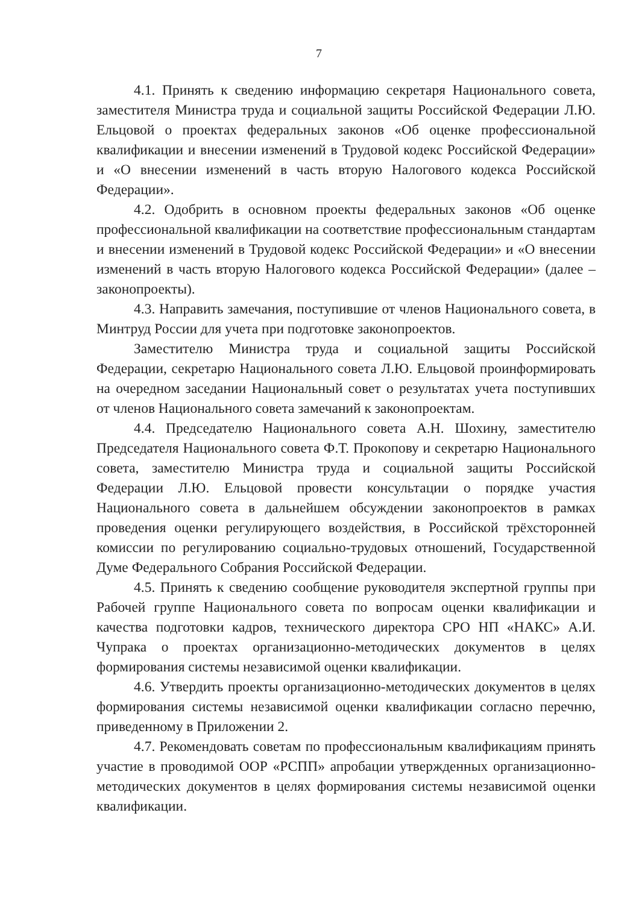7
4.1. Принять к сведению информацию секретаря Национального совета, заместителя Министра труда и социальной защиты Российской Федерации Л.Ю. Ельцовой о проектах федеральных законов «Об оценке профессиональной квалификации и внесении изменений в Трудовой кодекс Российской Федерации» и «О внесении изменений в часть вторую Налогового кодекса Российской Федерации».
4.2. Одобрить в основном проекты федеральных законов «Об оценке профессиональной квалификации на соответствие профессиональным стандартам и внесении изменений в Трудовой кодекс Российской Федерации» и «О внесении изменений в часть вторую Налогового кодекса Российской Федерации» (далее – законопроекты).
4.3. Направить замечания, поступившие от членов Национального совета, в Минтруд России для учета при подготовке законопроектов.
Заместителю Министра труда и социальной защиты Российской Федерации, секретарю Национального совета Л.Ю. Ельцовой проинформировать на очередном заседании Национальный совет о результатах учета поступивших от членов Национального совета замечаний к законопроектам.
4.4. Председателю Национального совета А.Н. Шохину, заместителю Председателя Национального совета Ф.Т. Прокопову и секретарю Национального совета, заместителю Министра труда и социальной защиты Российской Федерации Л.Ю. Ельцовой провести консультации о порядке участия Национального совета в дальнейшем обсуждении законопроектов в рамках проведения оценки регулирующего воздействия, в Российской трёхсторонней комиссии по регулированию социально-трудовых отношений, Государственной Думе Федерального Собрания Российской Федерации.
4.5. Принять к сведению сообщение руководителя экспертной группы при Рабочей группе Национального совета по вопросам оценки квалификации и качества подготовки кадров, технического директора СРО НП «НАКС» А.И. Чупрака о проектах организационно-методических документов в целях формирования системы независимой оценки квалификации.
4.6. Утвердить проекты организационно-методических документов в целях формирования системы независимой оценки квалификации согласно перечню, приведенному в Приложении 2.
4.7. Рекомендовать советам по профессиональным квалификациям принять участие в проводимой ООР «РСПП» апробации утвержденных организационно-методических документов в целях формирования системы независимой оценки квалификации.